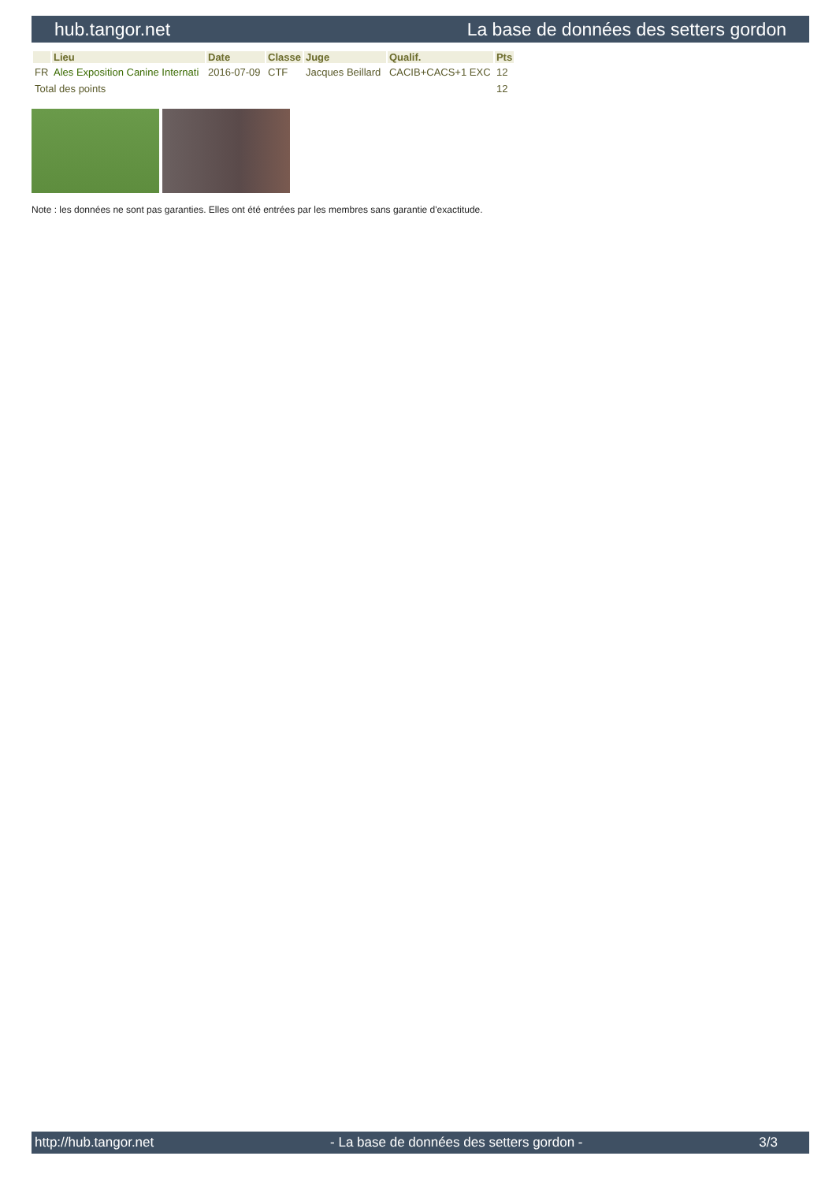hub.tangor.net La base de données des setters gordon
| | Lieu | Date | Classe | Juge | Qualif. | Pts |
| --- | --- | --- | --- | --- | --- | --- |
| FR | Ales Exposition Canine Internati | 2016-07-09 | CTF | Jacques Beillard | CACIB+CACS+1 EXC | 12 |
| Total des points | | | | | | 12 |
Note : les données ne sont pas garanties. Elles ont été entrées par les membres sans garantie d'exactitude.
http://hub.tangor.net - La base de données des setters gordon - 3/3